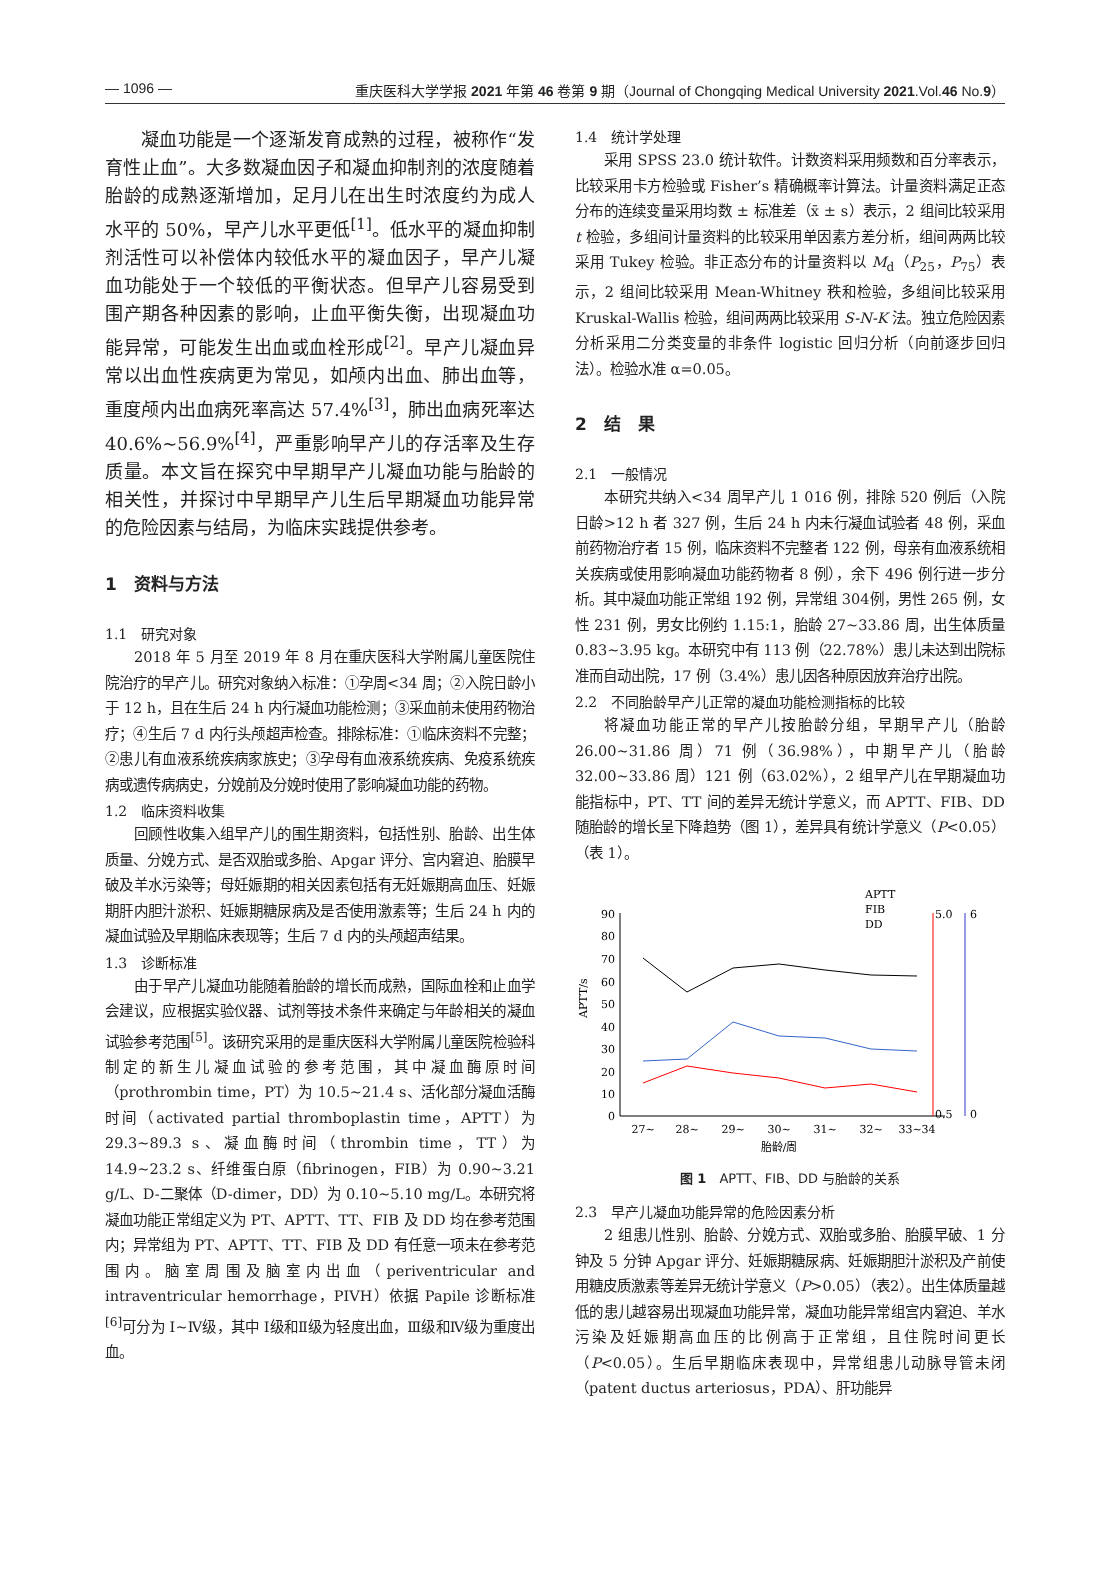— 1096 — 重庆医科大学学报 2021 年第 46 卷第 9 期（Journal of Chongqing Medical University 2021.Vol.46 No.9）
凝血功能是一个逐渐发育成熟的过程，被称作“发育性止血”。大多数凝血因子和凝血抑制剂的浓度随着胎龄的成熟逐渐增加，足月儿在出生时浓度约为成人水平的 50%，早产儿水平更低<sup>[1]</sup>。低水平的凝血抑制剂活性可以补偿体内较低水平的凝血因子，早产儿凝血功能处于一个较低的平衡状态。但早产儿容易受到围产期各种因素的影响，止血平衡失衡，出现凝血功能异常，可能发生出血或血栓形成<sup>[2]</sup>。早产儿凝血异常以出血性疾病更为常见，如颅内出血、肺出血等，重度颅内出血病死率高达 57.4%<sup>[3]</sup>，肺出血病死率达 40.6%~56.9%<sup>[4]</sup>，严重影响早产儿的存活率及生存质量。本文旨在探究中早期早产儿凝血功能与胎龄的相关性，并探讨中早期早产儿生后早期凝血功能异常的危险因素与结局，为临床实践提供参考。
1　资料与方法
1.1　研究对象
2018 年 5 月至 2019 年 8 月在重庆医科大学附属儿童医院住院治疗的早产儿。研究对象纳入标准：①孕周<34 周；②入院日龄小于 12 h，且在生后 24 h 内行凝血功能检测；③采血前未使用药物治疗；④生后 7 d 内行头颅超声检查。排除标准：①临床资料不完整；②患儿有血液系统疾病家族史；③孕母有血液系统疾病、免疫系统疾病或遗传病病史，分娩前及分娩时使用了影响凝血功能的药物。
1.2　临床资料收集
回顾性收集入组早产儿的围生期资料，包括性别、胎龄、出生体质量、分娩方式、是否双胎或多胎、Apgar 评分、宫内窘迫、胎膜早破及羊水污染等；母妊娠期的相关因素包括有无妊娠期高血压、妊娠期肝内胆汁淤积、妊娠期糖尿病及是否使用激素等；生后 24 h 内的凝血试验及早期临床表现等；生后 7 d 内的头颅超声结果。
1.3　诊断标准
由于早产儿凝血功能随着胎龄的增长而成熟，国际血栓和止血学会建议，应根据实验仪器、试剂等技术条件来确定与年龄相关的凝血试验参考范围<sup>[5]</sup>。该研究采用的是重庆医科大学附属儿童医院检验科制定的新生儿凝血试验的参考范围，其中凝血酶原时间（prothrombin time，PT）为 10.5~21.4 s、活化部分凝血活酶时间（activated partial thromboplastin time，APTT）为 29.3~89.3 s、凝血酶时间（thrombin time，TT）为14.9~23.2 s、纤维蛋白原（fibrinogen，FIB）为 0.90~3.21 g/L、D-二聚体（D-dimer，DD）为 0.10~5.10 mg/L。本研究将凝血功能正常组定义为 PT、APTT、TT、FIB 及 DD 均在参考范围内；异常组为 PT、APTT、TT、FIB 及 DD 有任意一项未在参考范围内。脑室周围及脑室内出血（periventricular and intraventricular hemorrhage，PIVH）依据 Papile 诊断标准<sup>[6]</sup>可分为 Ⅰ~Ⅳ级，其中 Ⅰ级和Ⅱ级为轻度出血，Ⅲ级和Ⅳ级为重度出血。
1.4　统计学处理
采用 SPSS 23.0 统计软件。计数资料采用频数和百分率表示，比较采用卡方检验或 Fisher’s 精确概率计算法。计量资料满足正态分布的连续变量采用均数 ± 标准差（x̄ ± s）表示，2 组间比较采用 t 检验，多组间计量资料的比较采用单因素方差分析，组间两两比较采用 Tukey 检验。非正态分布的计量资料以 M<sub>d</sub>（P<sub>25</sub>，P<sub>75</sub>）表示，2 组间比较采用 Mean-Whitney 秩和检验，多组间比较采用 Kruskal-Wallis 检验，组间两两比较采用 S-N-K 法。独立危险因素分析采用二分类变量的非条件 logistic 回归分析（向前逐步回归法）。检验水准 α=0.05。
2　结　果
2.1　一般情况
本研究共纳入<34 周早产儿 1 016 例，排除 520 例后（入院日龄>12 h 者 327 例，生后 24 h 内未行凝血试验者 48 例，采血前药物治疗者 15 例，临床资料不完整者 122 例，母亲有血液系统相关疾病或使用影响凝血功能药物者 8 例），余下 496 例行进一步分析。其中凝血功能正常组 192 例，异常组 304例，男性 265 例，女性 231 例，男女比例约 1.15:1，胎龄 27~33.86 周，出生体质量 0.83~3.95 kg。本研究中有 113 例（22.78%）患儿未达到出院标准而自动出院，17 例（3.4%）患儿因各种原因放弃治疗出院。
2.2　不同胎龄早产儿正常的凝血功能检测指标的比较
将凝血功能正常的早产儿按胎龄分组，早期早产儿（胎龄 26.00~31.86 周）71 例（36.98%），中期早产儿（胎龄 32.00~33.86 周）121 例（63.02%），2 组早产儿在早期凝血功能指标中，PT、TT 间的差异无统计学意义，而 APTT、FIB、DD 随胎龄的增长呈下降趋势（图 1），差异具有统计学意义（P<0.05）（表 1）。
90
80
70
60
50
40
30
20
10
0
APTT/s
5.0
0.5
6
0
APTT
FIB
DD
27~
28~
29~
30~
31~
32~
33~34
胎龄/周
图 1　APTT、FIB、DD 与胎龄的关系
2.3　早产儿凝血功能异常的危险因素分析
2 组患儿性别、胎龄、分娩方式、双胎或多胎、胎膜早破、1 分钟及 5 分钟 Apgar 评分、妊娠期糖尿病、妊娠期胆汁淤积及产前使用糖皮质激素等差异无统计学意义（P>0.05）（表2）。出生体质量越低的患儿越容易出现凝血功能异常，凝血功能异常组宫内窘迫、羊水污染及妊娠期高血压的比例高于正常组，且住院时间更长（P<0.05）。生后早期临床表现中，异常组患儿动脉导管未闭（patent ductus arteriosus，PDA）、肝功能异